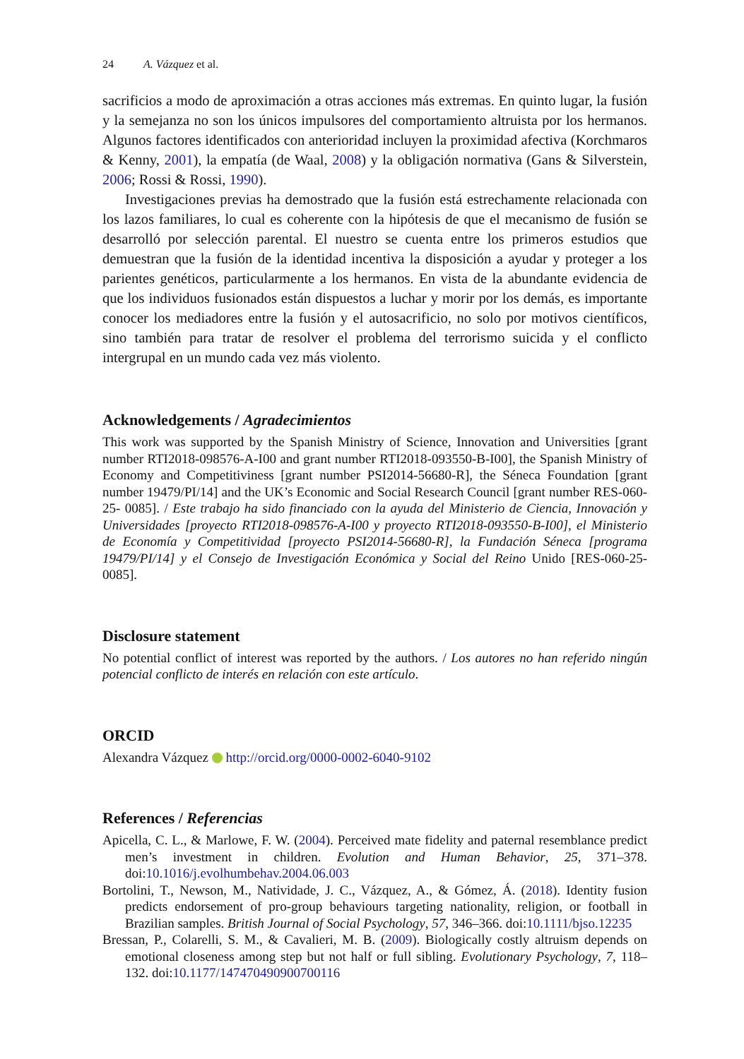24 A. Vázquez et al.
sacrificios a modo de aproximación a otras acciones más extremas. En quinto lugar, la fusión y la semejanza no son los únicos impulsores del comportamiento altruista por los hermanos. Algunos factores identificados con anterioridad incluyen la proximidad afectiva (Korchmaros & Kenny, 2001), la empatía (de Waal, 2008) y la obligación normativa (Gans & Silverstein, 2006; Rossi & Rossi, 1990).
Investigaciones previas ha demostrado que la fusión está estrechamente relacionada con los lazos familiares, lo cual es coherente con la hipótesis de que el mecanismo de fusión se desarrolló por selección parental. El nuestro se cuenta entre los primeros estudios que demuestran que la fusión de la identidad incentiva la disposición a ayudar y proteger a los parientes genéticos, particularmente a los hermanos. En vista de la abundante evidencia de que los individuos fusionados están dispuestos a luchar y morir por los demás, es importante conocer los mediadores entre la fusión y el autosacrificio, no solo por motivos científicos, sino también para tratar de resolver el problema del terrorismo suicida y el conflicto intergrupal en un mundo cada vez más violento.
Acknowledgements / Agradecimientos
This work was supported by the Spanish Ministry of Science, Innovation and Universities [grant number RTI2018-098576-A-I00 and grant number RTI2018-093550-B-I00], the Spanish Ministry of Economy and Competitiviness [grant number PSI2014-56680-R], the Séneca Foundation [grant number 19479/PI/14] and the UK’s Economic and Social Research Council [grant number RES-060-25- 0085]. / Este trabajo ha sido financiado con la ayuda del Ministerio de Ciencia, Innovación y Universidades [proyecto RTI2018-098576-A-I00 y proyecto RTI2018-093550-B-I00], el Ministerio de Economía y Competitividad [proyecto PSI2014-56680-R], la Fundación Séneca [programa 19479/PI/14] y el Consejo de Investigación Económica y Social del Reino Unido [RES-060-25-0085].
Disclosure statement
No potential conflict of interest was reported by the authors. / Los autores no han referido ningún potencial conflicto de interés en relación con este artículo.
ORCID
Alexandra Vázquez http://orcid.org/0000-0002-6040-9102
References / Referencias
Apicella, C. L., & Marlowe, F. W. (2004). Perceived mate fidelity and paternal resemblance predict men’s investment in children. Evolution and Human Behavior, 25, 371–378. doi:10.1016/j.evolhumbehav.2004.06.003
Bortolini, T., Newson, M., Natividade, J. C., Vázquez, A., & Gómez, Á. (2018). Identity fusion predicts endorsement of pro-group behaviours targeting nationality, religion, or football in Brazilian samples. British Journal of Social Psychology, 57, 346–366. doi:10.1111/bjso.12235
Bressan, P., Colarelli, S. M., & Cavalieri, M. B. (2009). Biologically costly altruism depends on emotional closeness among step but not half or full sibling. Evolutionary Psychology, 7, 118–132. doi:10.1177/147470490900700116